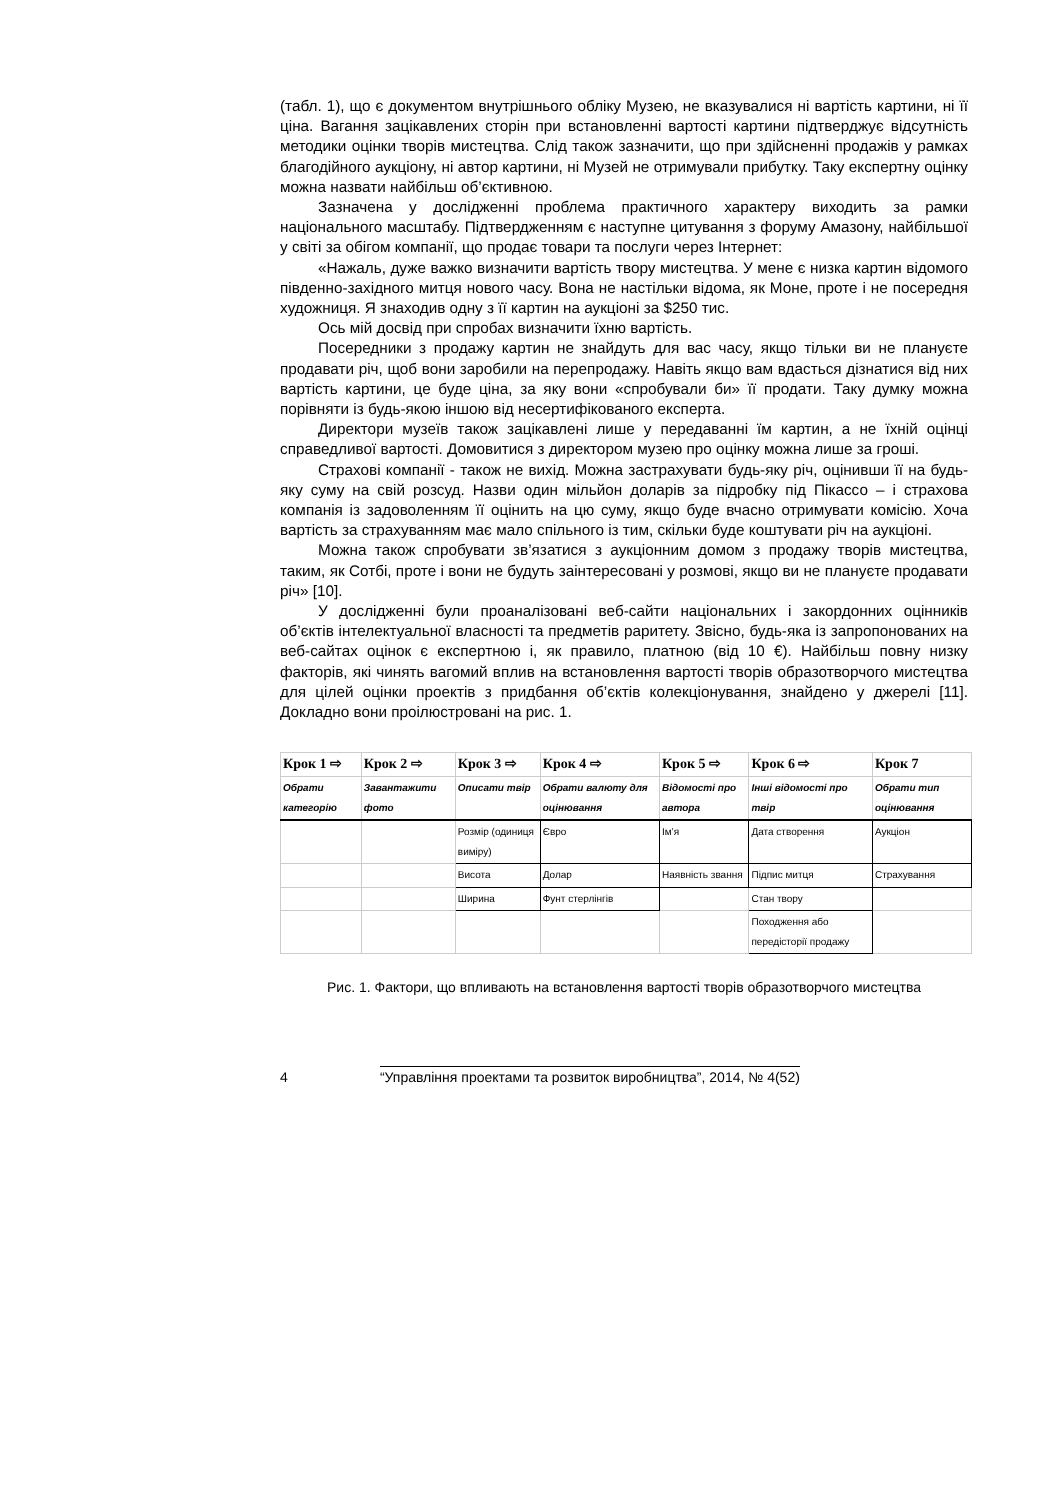(табл. 1), що є документом внутрішнього обліку Музею, не вказувалися ні вартість картини, ні її ціна. Вагання зацікавлених сторін при встановленні вартості картини підтверджує відсутність методики оцінки творів мистецтва. Слід також зазначити, що при здійсненні продажів у рамках благодійного аукціону, ні автор картини, ні Музей не отримували прибутку. Таку експертну оцінку можна назвати найбільш об’єктивною.
Зазначена у дослідженні проблема практичного характеру виходить за рамки національного масштабу. Підтвердженням є наступне цитування з форуму Амазону, найбільшої у світі за обігом компанії, що продає товари та послуги через Інтернет:
«Нажаль, дуже важко визначити вартість твору мистецтва. У мене є низка картин відомого південно-західного митця нового часу. Вона не настільки відома, як Моне, проте і не посередня художниця. Я знаходив одну з її картин на аукціоні за $250 тис.
Ось мій досвід при спробах визначити їхню вартість.
Посередники з продажу картин не знайдуть для вас часу, якщо тільки ви не плануєте продавати річ, щоб вони заробили на перепродажу. Навіть якщо вам вдасться дізнатися від них вартість картини, це буде ціна, за яку вони «спробували би» її продати. Таку думку можна порівняти із будь-якою іншою від несертифікованого експерта.
Директори музеїв також зацікавлені лише у передаванні їм картин, а не їхній оцінці справедливої вартості. Домовитися з директором музею про оцінку можна лише за гроші.
Страхові компанії - також не вихід. Можна застрахувати будь-яку річ, оцінивши її на будь-яку суму на свій розсуд. Назви один мільйон доларів за підробку під Пікассо – і страхова компанія із задоволенням її оцінить на цю суму, якщо буде вчасно отримувати комісію. Хоча вартість за страхуванням має мало спільного із тим, скільки буде коштувати річ на аукціоні.
Можна також спробувати зв’язатися з аукціонним домом з продажу творів мистецтва, таким, як Сотбі, проте і вони не будуть заінтересовані у розмові, якщо ви не плануєте продавати річ» [10].
У дослідженні були проаналізовані веб-сайти національних і закордонних оцінників об’єктів інтелектуальної власності та предметів раритету. Звісно, будь-яка із запропонованих на веб-сайтах оцінок є експертною і, як правило, платною (від 10 €). Найбільш повну низку факторів, які чинять вагомий вплив на встановлення вартості творів образотворчого мистецтва для цілей оцінки проектів з придбання об’єктів колекціонування, знайдено у джерелі [11]. Докладно вони проілюстровані на рис. 1.
| Крок 1 ⇨ | Крок 2 ⇨ | Крок 3 ⇨ | Крок 4 ⇨ | Крок 5 ⇨ | Крок 6 ⇨ | Крок 7 |
| --- | --- | --- | --- | --- | --- | --- |
| Обрати категорію | Завантажити фото | Описати твір | Обрати валюту для оцінювання | Відомості про автора | Інші відомості про твір | Обрати тип оцінювання |
| | | Розмір (одиниця виміру) | Євро | Ім’я | Дата створення | Аукціон |
| | | Висота | Долар | Наявність звання | Підпис митця | Страхування |
| | | Ширина | Фунт стерлінгів | | Стан твору | |
| | | | | | Походження або передісторії продажу | |
Рис. 1. Фактори, що впливають на встановлення вартості творів образотворчого мистецтва
4 “Управління проектами та розвиток виробництва”, 2014, № 4(52)